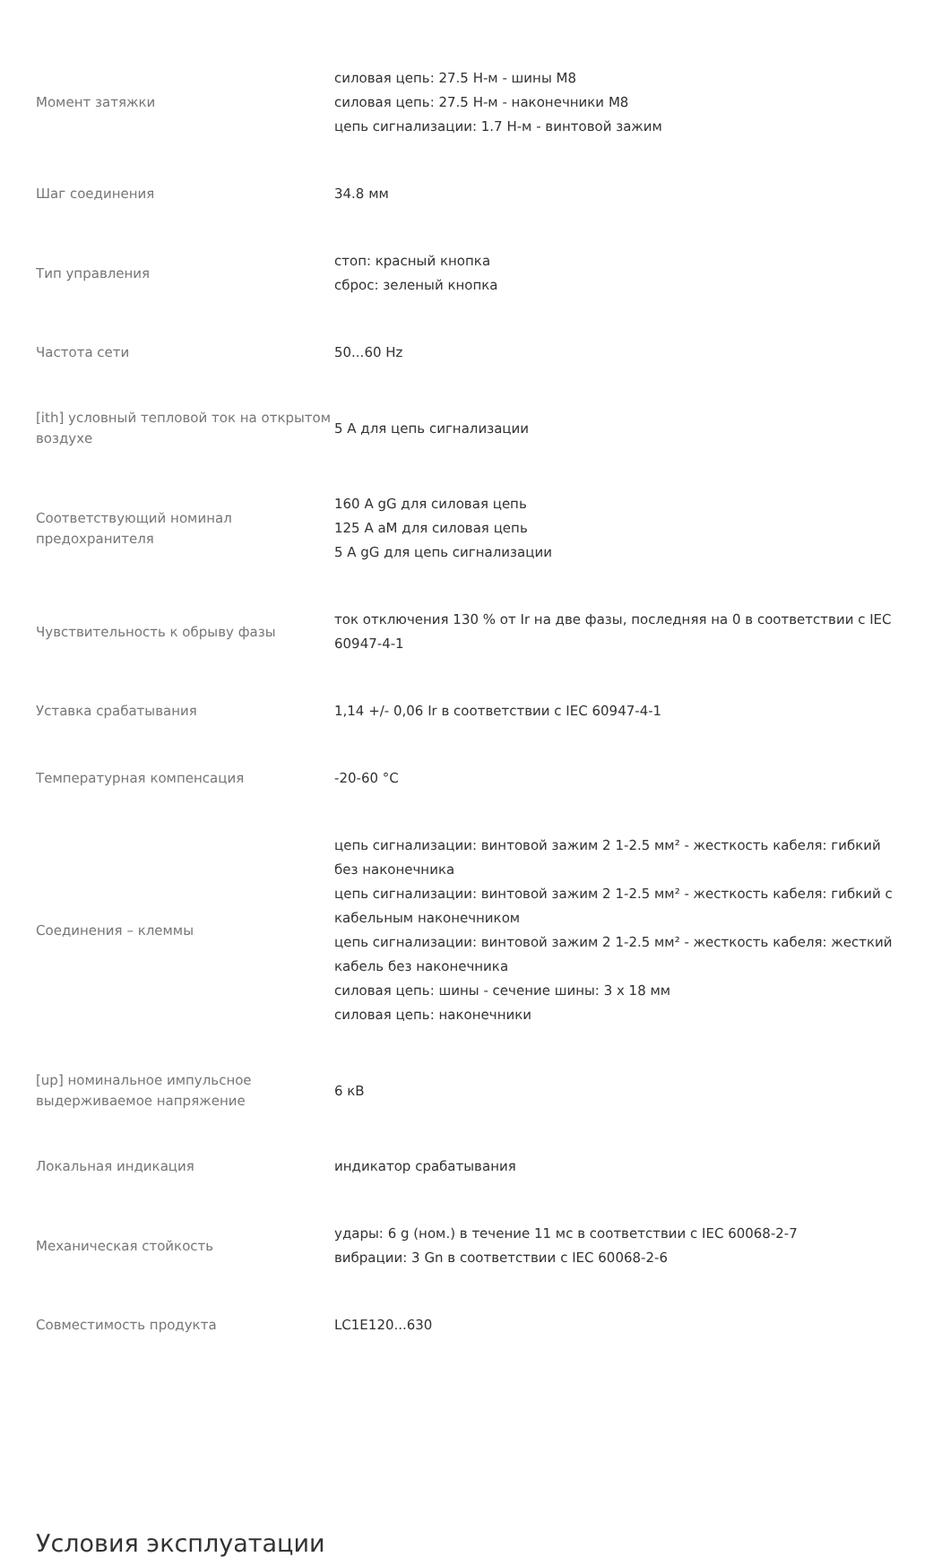| Момент затяжки | силовая цепь: 27.5 Н-м - шины M8 силовая цепь: 27.5 Н-м - наконечники M8 цепь сигнализации: 1.7 Н-м - винтовой зажим |
| Шаг соединения | 34.8 мм |
| Тип управления | стоп: красный кнопка сброс: зеленый кнопка |
| Частота сети | 50...60 Hz |
| [ith] условный тепловой ток на открытом воздухе | 5 A для цепь сигнализации |
| Соответствующий номинал предохранителя | 160 A gG для силовая цепь 125 A aM для силовая цепь 5 A gG для цепь сигнализации |
| Чувствительность к обрыву фазы | ток отключения 130 % от Ir на две фазы, последняя на 0 в соответствии с IEC 60947-4-1 |
| Уставка срабатывания | 1,14 +/- 0,06 Ir в соответствии с IEC 60947-4-1 |
| Температурная компенсация | -20-60 °C |
| Соединения – клеммы | цепь сигнализации: винтовой зажим 2 1-2.5 мм² - жесткость кабеля: гибкий без наконечника цепь сигнализации: винтовой зажим 2 1-2.5 мм² - жесткость кабеля: гибкий с кабельным наконечником цепь сигнализации: винтовой зажим 2 1-2.5 мм² - жесткость кабеля: жесткий кабель без наконечника силовая цепь: шины - сечение шины: 3 x 18 мм силовая цепь: наконечники |
| [up] номинальное импульсное выдерживаемое напряжение | 6 кВ |
| Локальная индикация | индикатор срабатывания |
| Механическая стойкость | удары: 6 g (ном.) в течение 11 мс в соответствии с IEC 60068-2-7 вибрации: 3 Gn в соответствии с IEC 60068-2-6 |
| Совместимость продукта | LC1E120...630 |
Условия эксплуатации